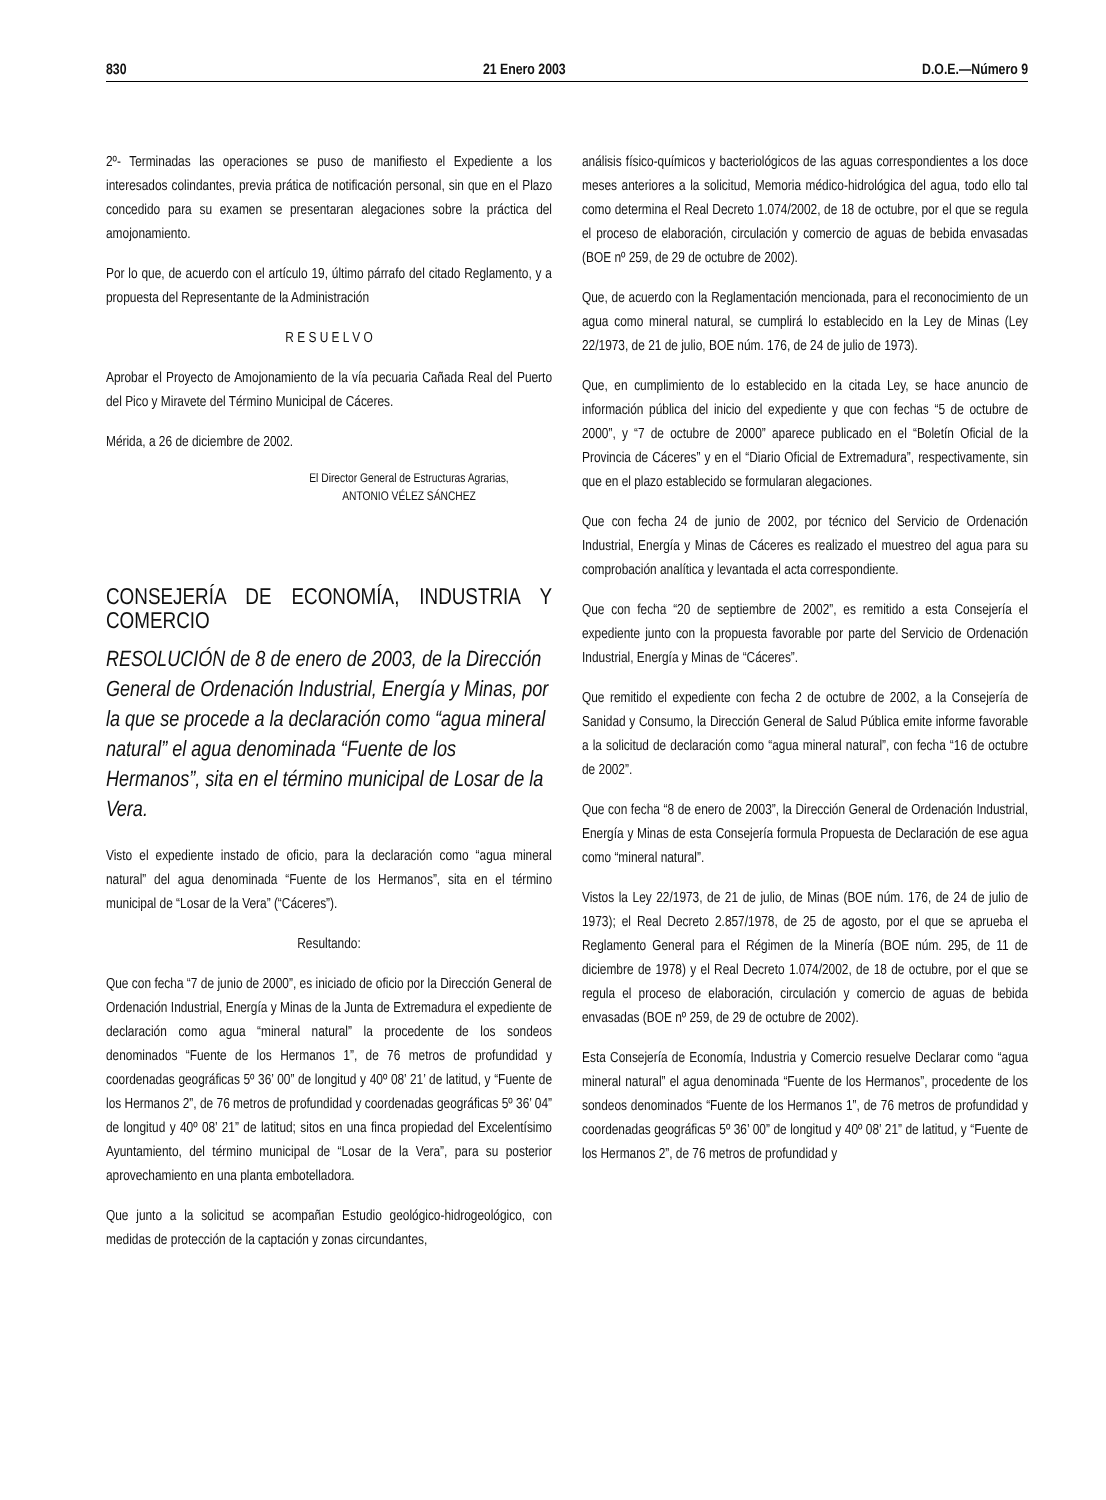830 21 Enero 2003 D.O.E.—Número 9
2º- Terminadas las operaciones se puso de manifiesto el Expediente a los interesados colindantes, previa prática de notificación personal, sin que en el Plazo concedido para su examen se presentaran alegaciones sobre la práctica del amojonamiento.
Por lo que, de acuerdo con el artículo 19, último párrafo del citado Reglamento, y a propuesta del Representante de la Administración
R E S U E L V O
Aprobar el Proyecto de Amojonamiento de la vía pecuaria Cañada Real del Puerto del Pico y Miravete del Término Municipal de Cáceres.
Mérida, a 26 de diciembre de 2002.
El Director General de Estructuras Agrarias,
ANTONIO VÉLEZ SÁNCHEZ
CONSEJERÍA DE ECONOMÍA, INDUSTRIA Y COMERCIO
RESOLUCIÓN de 8 de enero de 2003, de la Dirección General de Ordenación Industrial, Energía y Minas, por la que se procede a la declaración como “agua mineral natural” el agua denominada “Fuente de los Hermanos”, sita en el término municipal de Losar de la Vera.
Visto el expediente instado de oficio, para la declaración como “agua mineral natural” del agua denominada “Fuente de los Hermanos”, sita en el término municipal de “Losar de la Vera” (“Cáceres”).
Resultando:
Que con fecha “7 de junio de 2000”, es iniciado de oficio por la Dirección General de Ordenación Industrial, Energía y Minas de la Junta de Extremadura el expediente de declaración como agua “mineral natural” la procedente de los sondeos denominados “Fuente de los Hermanos 1”, de 76 metros de profundidad y coordenadas geográficas 5º 36’ 00” de longitud y 40º 08’ 21’ de latitud, y “Fuente de los Hermanos 2”, de 76 metros de profundidad y coordenadas geográficas 5º 36’ 04” de longitud y 40º 08’ 21” de latitud; sitos en una finca propiedad del Excelentísimo Ayuntamiento, del término municipal de “Losar de la Vera”, para su posterior aprovechamiento en una planta embotelladora.
Que junto a la solicitud se acompañan Estudio geológico-hidrogeológico, con medidas de protección de la captación y zonas circundantes,
análisis físico-químicos y bacteriológicos de las aguas correspondientes a los doce meses anteriores a la solicitud, Memoria médico-hidrológica del agua, todo ello tal como determina el Real Decreto 1.074/2002, de 18 de octubre, por el que se regula el proceso de elaboración, circulación y comercio de aguas de bebida envasadas (BOE nº 259, de 29 de octubre de 2002).
Que, de acuerdo con la Reglamentación mencionada, para el reconocimiento de un agua como mineral natural, se cumplirá lo establecido en la Ley de Minas (Ley 22/1973, de 21 de julio, BOE núm. 176, de 24 de julio de 1973).
Que, en cumplimiento de lo establecido en la citada Ley, se hace anuncio de información pública del inicio del expediente y que con fechas “5 de octubre de 2000”, y “7 de octubre de 2000” aparece publicado en el “Boletín Oficial de la Provincia de Cáceres” y en el “Diario Oficial de Extremadura”, respectivamente, sin que en el plazo establecido se formularan alegaciones.
Que con fecha 24 de junio de 2002, por técnico del Servicio de Ordenación Industrial, Energía y Minas de Cáceres es realizado el muestreo del agua para su comprobación analítica y levantada el acta correspondiente.
Que con fecha “20 de septiembre de 2002”, es remitido a esta Consejería el expediente junto con la propuesta favorable por parte del Servicio de Ordenación Industrial, Energía y Minas de “Cáceres”.
Que remitido el expediente con fecha 2 de octubre de 2002, a la Consejería de Sanidad y Consumo, la Dirección General de Salud Pública emite informe favorable a la solicitud de declaración como “agua mineral natural”, con fecha “16 de octubre de 2002”.
Que con fecha “8 de enero de 2003”, la Dirección General de Ordenación Industrial, Energía y Minas de esta Consejería formula Propuesta de Declaración de ese agua como “mineral natural”.
Vistos la Ley 22/1973, de 21 de julio, de Minas (BOE núm. 176, de 24 de julio de 1973); el Real Decreto 2.857/1978, de 25 de agosto, por el que se aprueba el Reglamento General para el Régimen de la Minería (BOE núm. 295, de 11 de diciembre de 1978) y el Real Decreto 1.074/2002, de 18 de octubre, por el que se regula el proceso de elaboración, circulación y comercio de aguas de bebida envasadas (BOE nº 259, de 29 de octubre de 2002).
Esta Consejería de Economía, Industria y Comercio resuelve Declarar como “agua mineral natural” el agua denominada “Fuente de los Hermanos”, procedente de los sondeos denominados “Fuente de los Hermanos 1”, de 76 metros de profundidad y coordenadas geográficas 5º 36’ 00” de longitud y 40º 08’ 21” de latitud, y “Fuente de los Hermanos 2”, de 76 metros de profundidad y